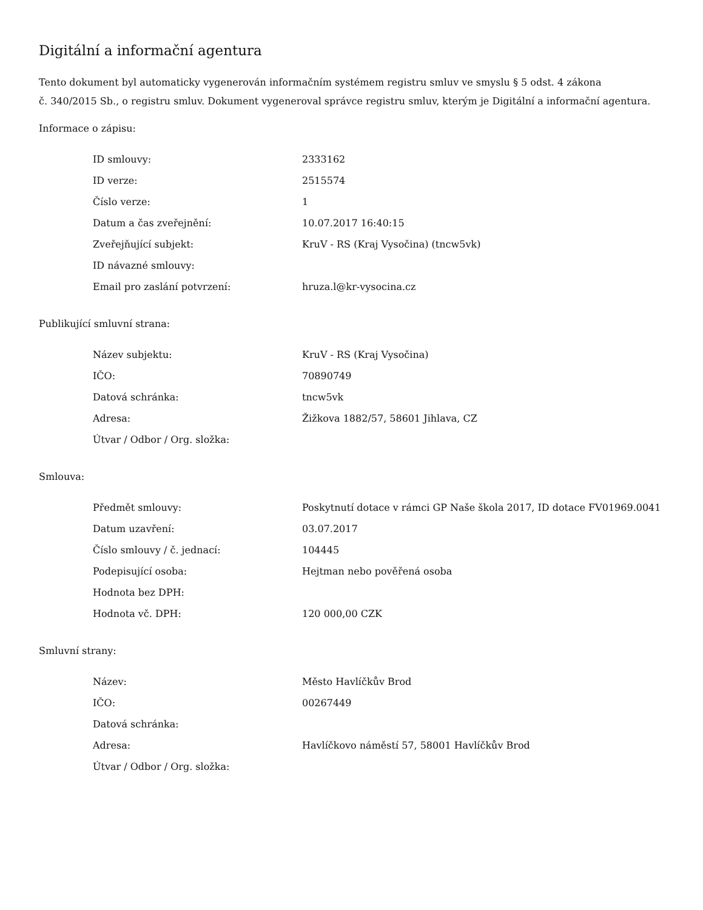Digitální a informační agentura
Tento dokument byl automaticky vygenerován informačním systémem registru smluv ve smyslu § 5 odst. 4 zákona
č. 340/2015 Sb., o registru smluv. Dokument vygeneroval správce registru smluv, kterým je Digitální a informační agentura.
Informace o zápisu:
| ID smlouvy: | 2333162 |
| ID verze: | 2515574 |
| Číslo verze: | 1 |
| Datum a čas zveřejnění: | 10.07.2017 16:40:15 |
| Zveřejňující subjekt: | KruV - RS (Kraj Vysočina) (tncw5vk) |
| ID návazné smlouvy: | |
| Email pro zaslání potvrzení: | hruza.l@kr-vysocina.cz |
Publikující smluvní strana:
| Název subjektu: | KruV - RS (Kraj Vysočina) |
| IČO: | 70890749 |
| Datová schránka: | tncw5vk |
| Adresa: | Žižkova 1882/57, 58601 Jihlava, CZ |
| Útvar / Odbor / Org. složka: | |
Smlouva:
| Předmět smlouvy: | Poskytnutí dotace v rámci GP Naše škola 2017, ID dotace FV01969.0041 |
| Datum uzavření: | 03.07.2017 |
| Číslo smlouvy / č. jednací: | 104445 |
| Podepisující osoba: | Hejtman nebo pověřená osoba |
| Hodnota bez DPH: | |
| Hodnota vč. DPH: | 120 000,00 CZK |
Smluvní strany:
| Název: | Město Havlíčkův Brod |
| IČO: | 00267449 |
| Datová schránka: | |
| Adresa: | Havlíčkovo náměstí 57, 58001 Havlíčkův Brod |
| Útvar / Odbor / Org. složka: | |